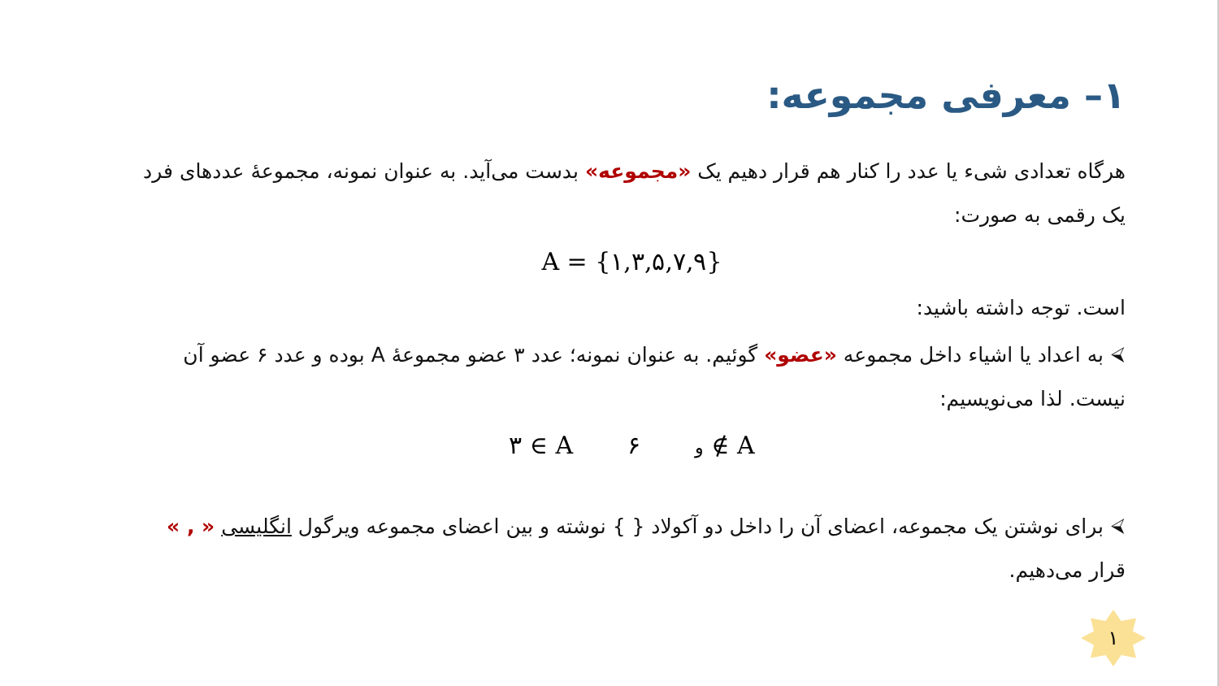۱– معرفی مجموعه:
هرگاه تعدادی شیء یا عدد را کنار هم قرار دهیم یک «مجموعه» بدست می‌آید. به عنوان نمونه، مجموعهٔ عددهای فرد یک رقمی به صورت:
A = {۱,۳,۵,۷,۹}
است. توجه داشته باشید:
⮘ به اعداد یا اشیاء داخل مجموعه «عضو» گوئیم. به عنوان نمونه؛ عدد ۳ عضو مجموعهٔ A بوده و عدد ۶ عضو آن نیست. لذا می‌نویسیم:
۳ ∈ A و ۶ ∉ A
⮘ برای نوشتن یک مجموعه، اعضای آن را داخل دو آکولاد { } نوشته و بین اعضای مجموعه ویرگول انگلیسی « , » قرار می‌دهیم.
۱